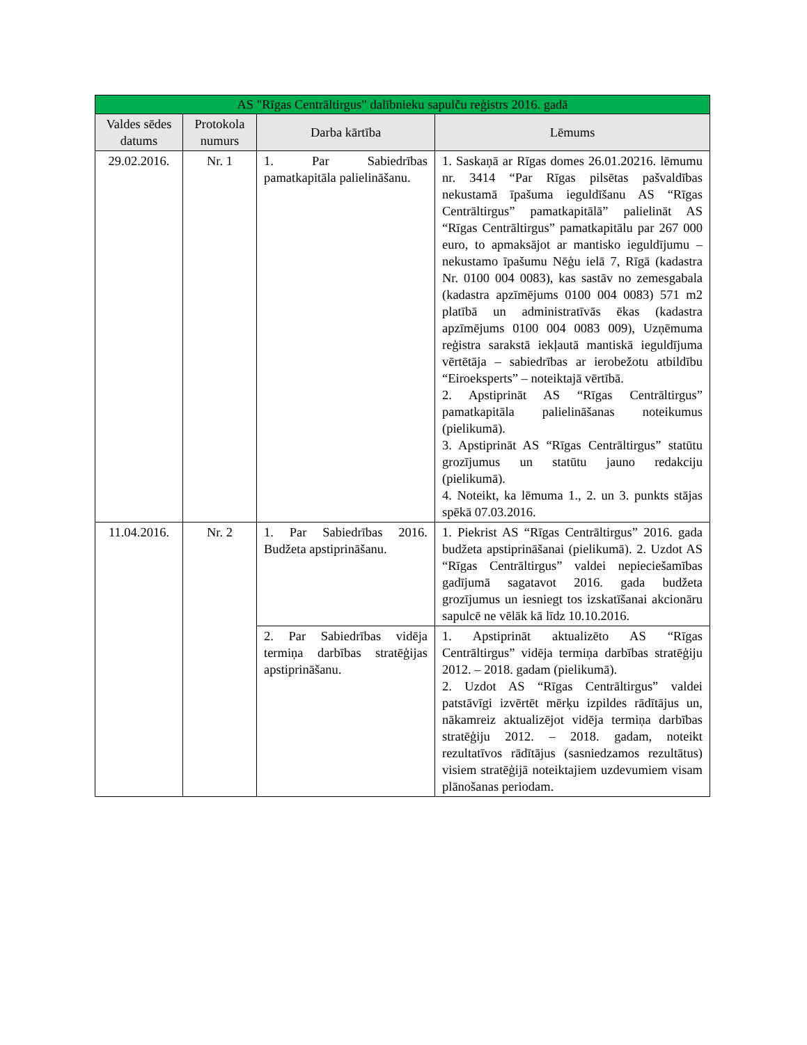| AS "Rīgas Centrāltirgus" dalībnieku sapulču reģistrs 2016. gadā | | | |
| --- | --- | --- | --- |
| Valdes sēdes datums | Protokola numurs | Darba kārtība | Lēmums |
| 29.02.2016. | Nr. 1 | 1. Par Sabiedrības pamatkapitāla palielināšanu. | 1. Saskaņā ar Rīgas domes 26.01.20216. lēmumu nr. 3414 “Par Rīgas pilsētas pašvaldības nekustamā īpašuma ieguldīšanu AS “Rīgas Centrāltirgus” pamatkapitālā” palielināt AS “Rīgas Centrāltirgus” pamatkapitālu par 267 000 euro, to apmaksājot ar mantisko ieguldījumu – nekustamo īpašumu Nēģu ielā 7, Rīgā (kadastra Nr. 0100 004 0083), kas sastāv no zemesgabala (kadastra apzīmējums 0100 004 0083) 571 m2 platībā un administratīvās ēkas (kadastra apzīmējums 0100 004 0083 009), Uzņēmuma reģistra sarakstā iekļautā mantiskā ieguldījuma vērtētāja – sabiedrības ar ierobežotu atbildību “Eiroeksperts” – noteiktajā vērtībā. 2. Apstiprināt AS “Rīgas Centrāltirgus” pamatkapitāla palielināšanas noteikumus (pielikumā). 3. Apstiprināt AS “Rīgas Centrāltirgus” statūtu grozījumus un statūtu jauno redakciju (pielikumā). 4. Noteikt, ka lēmuma 1., 2. un 3. punkts stājas spēkā 07.03.2016. |
| 11.04.2016. | Nr. 2 | 1. Par Sabiedrības 2016. Budžeta apstiprināšanu. | 1. Piekrist AS “Rīgas Centrāltirgus” 2016. gada budžeta apstiprināšanai (pielikumā). 2. Uzdot AS “Rīgas Centrāltirgus” valdei nepieciešamības gadījumā sagatavot 2016. gada budžeta grozījumus un iesniegt tos izskatīšanai akcionāru sapulcē ne vēlāk kā līdz 10.10.2016. |
| | | 2. Par Sabiedrības vidēja termiņa darbības stratēģijas apstiprināšanu. | 1. Apstiprināt aktualizēto AS “Rīgas Centrāltirgus” vidēja termiņa darbības stratēģiju 2012. – 2018. gadam (pielikumā). 2. Uzdot AS “Rīgas Centrāltirgus” valdei patstāvīgi izvērtēt mērķu izpildes rādītājus un, nākamreiz aktualizējot vidēja termiņa darbības stratēģiju 2012. – 2018. gadam, noteikt rezultatīvos rādītājus (sasniedzamos rezultātus) visiem stratēģijā noteiktajiem uzdevumiem visam plānošanas periodam. |